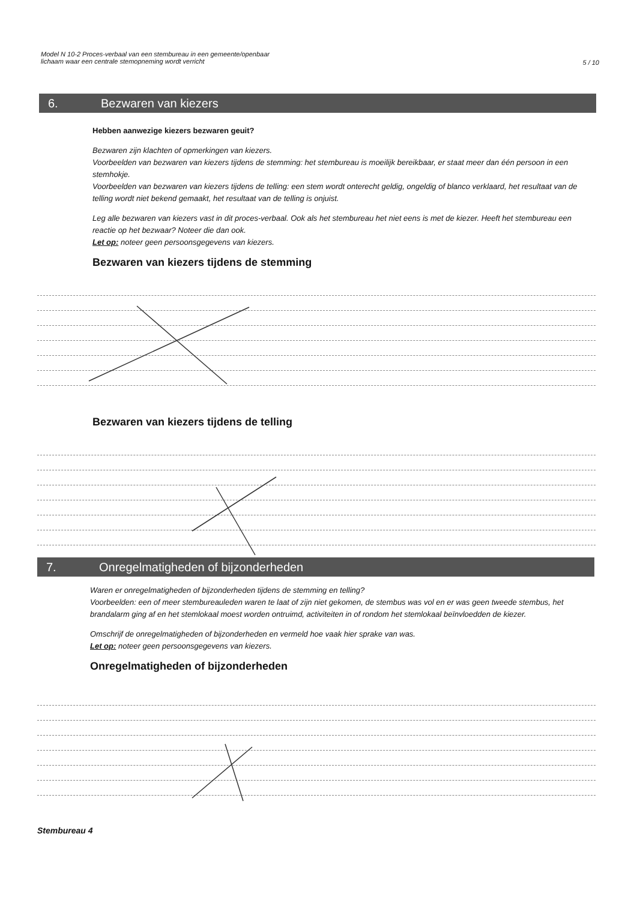Model N 10-2 Proces-verbaal van een stembureau in een gemeente/openbaar
lichaam waar een centrale stemopneming wordt verricht
5 / 10
6. Bezwaren van kiezers
Hebben aanwezige kiezers bezwaren geuit?
Bezwaren zijn klachten of opmerkingen van kiezers.
Voorbeelden van bezwaren van kiezers tijdens de stemming: het stembureau is moeilijk bereikbaar, er staat meer dan één persoon in een stemhokje.
Voorbeelden van bezwaren van kiezers tijdens de telling: een stem wordt onterecht geldig, ongeldig of blanco verklaard, het resultaat van de telling wordt niet bekend gemaakt, het resultaat van de telling is onjuist.
Leg alle bezwaren van kiezers vast in dit proces-verbaal. Ook als het stembureau het niet eens is met de kiezer. Heeft het stembureau een reactie op het bezwaar? Noteer die dan ook.
Let op: noteer geen persoonsgegevens van kiezers.
Bezwaren van kiezers tijdens de stemming
Bezwaren van kiezers tijdens de telling
7. Onregelmatigheden of bijzonderheden
Waren er onregelmatigheden of bijzonderheden tijdens de stemming en telling?
Voorbeelden: een of meer stembureauleden waren te laat of zijn niet gekomen, de stembus was vol en er was geen tweede stembus, het brandalarm ging af en het stemlokaal moest worden ontruimd, activiteiten in of rondom het stemlokaal beïnvloedden de kiezer.
Omschrijf de onregelmatigheden of bijzonderheden en vermeld hoe vaak hier sprake van was.
Let op: noteer geen persoonsgegevens van kiezers.
Onregelmatigheden of bijzonderheden
Stembureau 4